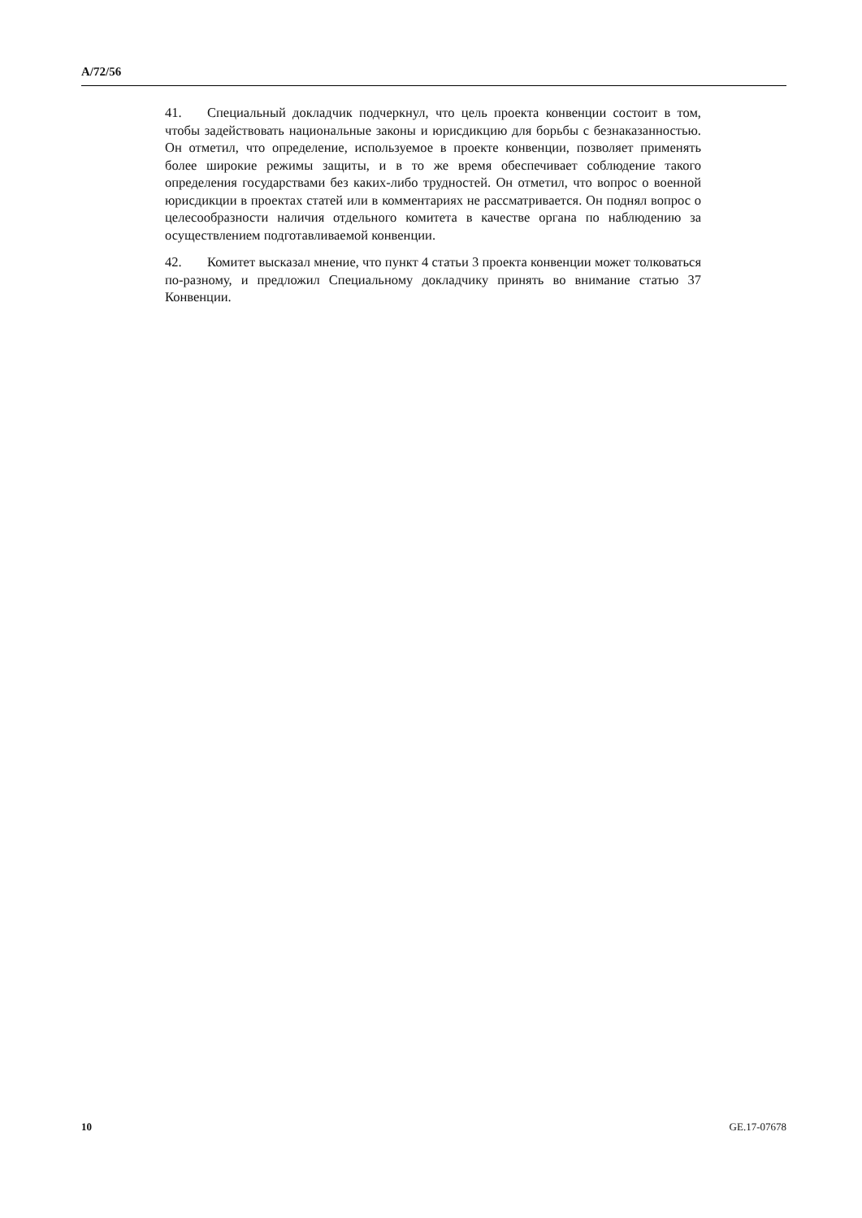A/72/56
41. Специальный докладчик подчеркнул, что цель проекта конвенции состо­ит в том, чтобы задействовать национальные законы и юрисдикцию для борьбы с безнаказанностью. Он отметил, что определение, используемое в проекте конвенции, позволяет применять более широкие режимы защиты, и в то же время обеспечивает соблюдение такого определения государствами без каких-либо трудностей. Он отметил, что вопрос о военной юрисдикции в проектах статей или в комментариях не рассматривается. Он поднял вопрос о целесооб­разности наличия отдельного комитета в качестве органа по наблюдению за осуществлением подготавливаемой конвенции.
42. Комитет высказал мнение, что пункт 4 статьи 3 проекта конвенции может толковаться по-разному, и предложил Специальному докладчику принять во внимание статью 37 Конвенции.
10 GE.17-07678